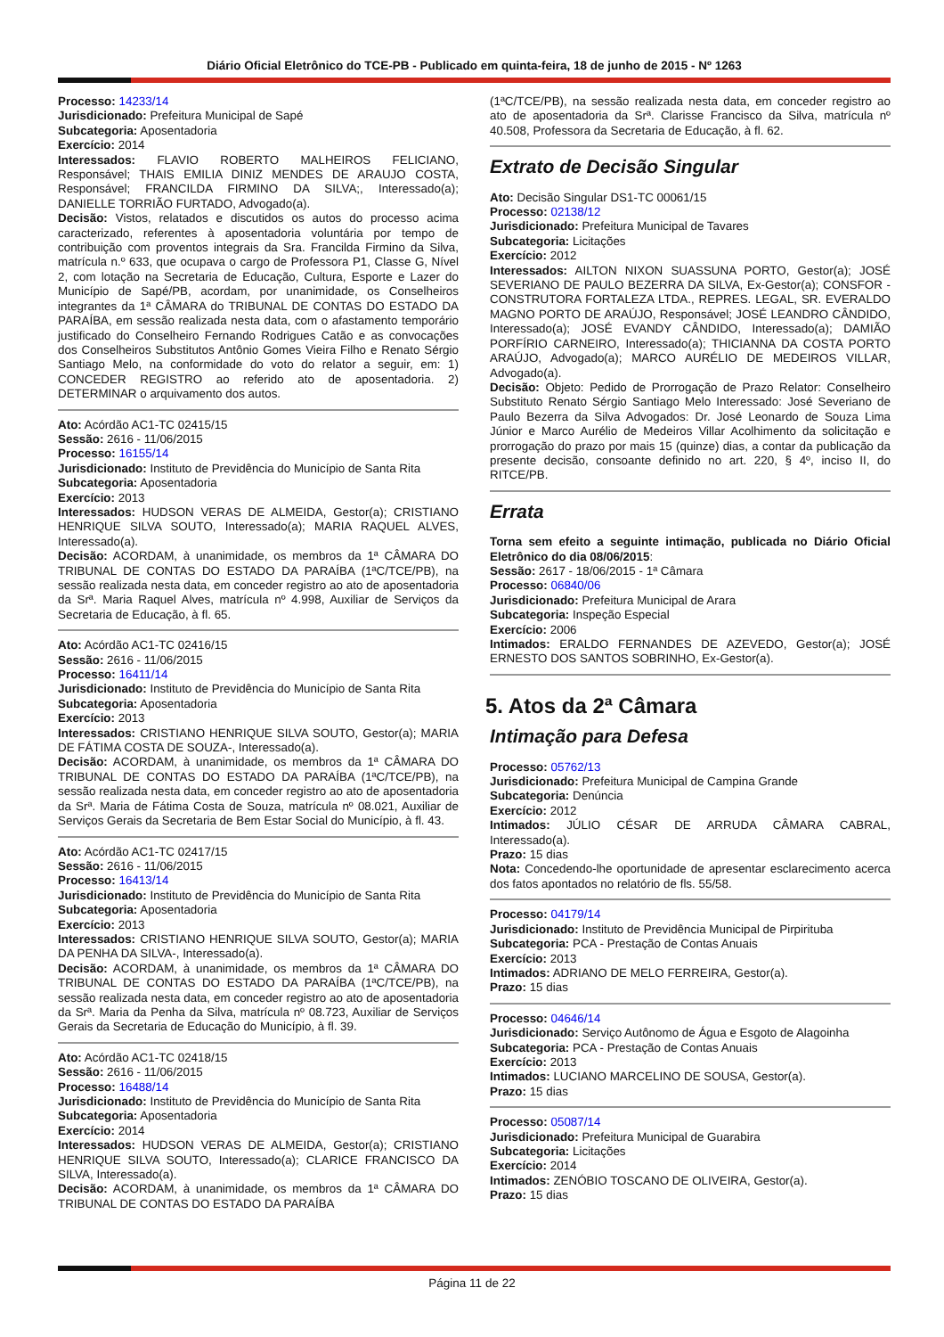Diário Oficial Eletrônico do TCE-PB - Publicado em quinta-feira, 18 de junho de 2015 - Nº 1263
Processo: 14233/14
Jurisdicionado: Prefeitura Municipal de Sapé
Subcategoria: Aposentadoria
Exercício: 2014
Interessados: FLAVIO ROBERTO MALHEIROS FELICIANO, Responsável; THAIS EMILIA DINIZ MENDES DE ARAUJO COSTA, Responsável; FRANCILDA FIRMINO DA SILVA;, Interessado(a); DANIELLE TORRIÃO FURTADO, Advogado(a).
Decisão: Vistos, relatados e discutidos os autos do processo acima caracterizado, referentes à aposentadoria voluntária por tempo de contribuição com proventos integrais da Sra. Francilda Firmino da Silva, matrícula n.º 633, que ocupava o cargo de Professora P1, Classe G, Nível 2, com lotação na Secretaria de Educação, Cultura, Esporte e Lazer do Município de Sapé/PB, acordam, por unanimidade, os Conselheiros integrantes da 1ª CÂMARA do TRIBUNAL DE CONTAS DO ESTADO DA PARAÍBA, em sessão realizada nesta data, com o afastamento temporário justificado do Conselheiro Fernando Rodrigues Catão e as convocações dos Conselheiros Substitutos Antônio Gomes Vieira Filho e Renato Sérgio Santiago Melo, na conformidade do voto do relator a seguir, em: 1) CONCEDER REGISTRO ao referido ato de aposentadoria. 2) DETERMINAR o arquivamento dos autos.
Ato: Acórdão AC1-TC 02415/15
Sessão: 2616 - 11/06/2015
Processo: 16155/14
Jurisdicionado: Instituto de Previdência do Município de Santa Rita
Subcategoria: Aposentadoria
Exercício: 2013
Interessados: HUDSON VERAS DE ALMEIDA, Gestor(a); CRISTIANO HENRIQUE SILVA SOUTO, Interessado(a); MARIA RAQUEL ALVES, Interessado(a).
Decisão: ACORDAM, à unanimidade, os membros da 1ª CÂMARA DO TRIBUNAL DE CONTAS DO ESTADO DA PARAÍBA (1ªC/TCE/PB), na sessão realizada nesta data, em conceder registro ao ato de aposentadoria da Srª. Maria Raquel Alves, matrícula nº 4.998, Auxiliar de Serviços da Secretaria de Educação, à fl. 65.
Ato: Acórdão AC1-TC 02416/15
Sessão: 2616 - 11/06/2015
Processo: 16411/14
Jurisdicionado: Instituto de Previdência do Município de Santa Rita
Subcategoria: Aposentadoria
Exercício: 2013
Interessados: CRISTIANO HENRIQUE SILVA SOUTO, Gestor(a); MARIA DE FÁTIMA COSTA DE SOUZA-, Interessado(a).
Decisão: ACORDAM, à unanimidade, os membros da 1ª CÂMARA DO TRIBUNAL DE CONTAS DO ESTADO DA PARAÍBA (1ªC/TCE/PB), na sessão realizada nesta data, em conceder registro ao ato de aposentadoria da Srª. Maria de Fátima Costa de Souza, matrícula nº 08.021, Auxiliar de Serviços Gerais da Secretaria de Bem Estar Social do Município, à fl. 43.
Ato: Acórdão AC1-TC 02417/15
Sessão: 2616 - 11/06/2015
Processo: 16413/14
Jurisdicionado: Instituto de Previdência do Município de Santa Rita
Subcategoria: Aposentadoria
Exercício: 2013
Interessados: CRISTIANO HENRIQUE SILVA SOUTO, Gestor(a); MARIA DA PENHA DA SILVA-, Interessado(a).
Decisão: ACORDAM, à unanimidade, os membros da 1ª CÂMARA DO TRIBUNAL DE CONTAS DO ESTADO DA PARAÍBA (1ªC/TCE/PB), na sessão realizada nesta data, em conceder registro ao ato de aposentadoria da Srª. Maria da Penha da Silva, matrícula nº 08.723, Auxiliar de Serviços Gerais da Secretaria de Educação do Município, à fl. 39.
Ato: Acórdão AC1-TC 02418/15
Sessão: 2616 - 11/06/2015
Processo: 16488/14
Jurisdicionado: Instituto de Previdência do Município de Santa Rita
Subcategoria: Aposentadoria
Exercício: 2014
Interessados: HUDSON VERAS DE ALMEIDA, Gestor(a); CRISTIANO HENRIQUE SILVA SOUTO, Interessado(a); CLARICE FRANCISCO DA SILVA, Interessado(a).
Decisão: ACORDAM, à unanimidade, os membros da 1ª CÂMARA DO TRIBUNAL DE CONTAS DO ESTADO DA PARAÍBA
(1ªC/TCE/PB), na sessão realizada nesta data, em conceder registro ao ato de aposentadoria da Srª. Clarisse Francisco da Silva, matrícula nº 40.508, Professora da Secretaria de Educação, à fl. 62.
Extrato de Decisão Singular
Ato: Decisão Singular DS1-TC 00061/15
Processo: 02138/12
Jurisdicionado: Prefeitura Municipal de Tavares
Subcategoria: Licitações
Exercício: 2012
Interessados: AILTON NIXON SUASSUNA PORTO, Gestor(a); JOSÉ SEVERIANO DE PAULO BEZERRA DA SILVA, Ex-Gestor(a); CONSFOR - CONSTRUTORA FORTALEZA LTDA., REPRES. LEGAL, SR. EVERALDO MAGNO PORTO DE ARAÚJO, Responsável; JOSÉ LEANDRO CÂNDIDO, Interessado(a); JOSÉ EVANDY CÂNDIDO, Interessado(a); DAMIÃO PORFÍRIO CARNEIRO, Interessado(a); THICIANNA DA COSTA PORTO ARAÚJO, Advogado(a); MARCO AURÉLIO DE MEDEIROS VILLAR, Advogado(a).
Decisão: Objeto: Pedido de Prorrogação de Prazo Relator: Conselheiro Substituto Renato Sérgio Santiago Melo Interessado: José Severiano de Paulo Bezerra da Silva Advogados: Dr. José Leonardo de Souza Lima Júnior e Marco Aurélio de Medeiros Villar Acolhimento da solicitação e prorrogação do prazo por mais 15 (quinze) dias, a contar da publicação da presente decisão, consoante definido no art. 220, § 4º, inciso II, do RITCE/PB.
Errata
Torna sem efeito a seguinte intimação, publicada no Diário Oficial Eletrônico do dia 08/06/2015:
Sessão: 2617 - 18/06/2015 - 1ª Câmara
Processo: 06840/06
Jurisdicionado: Prefeitura Municipal de Arara
Subcategoria: Inspeção Especial
Exercício: 2006
Intimados: ERALDO FERNANDES DE AZEVEDO, Gestor(a); JOSÉ ERNESTO DOS SANTOS SOBRINHO, Ex-Gestor(a).
5. Atos da 2ª Câmara
Intimação para Defesa
Processo: 05762/13
Jurisdicionado: Prefeitura Municipal de Campina Grande
Subcategoria: Denúncia
Exercício: 2012
Intimados: JÚLIO CÉSAR DE ARRUDA CÂMARA CABRAL, Interessado(a).
Prazo: 15 dias
Nota: Concedendo-lhe oportunidade de apresentar esclarecimento acerca dos fatos apontados no relatório de fls. 55/58.
Processo: 04179/14
Jurisdicionado: Instituto de Previdência Municipal de Pirpirituba
Subcategoria: PCA - Prestação de Contas Anuais
Exercício: 2013
Intimados: ADRIANO DE MELO FERREIRA, Gestor(a).
Prazo: 15 dias
Processo: 04646/14
Jurisdicionado: Serviço Autônomo de Água e Esgoto de Alagoinha
Subcategoria: PCA - Prestação de Contas Anuais
Exercício: 2013
Intimados: LUCIANO MARCELINO DE SOUSA, Gestor(a).
Prazo: 15 dias
Processo: 05087/14
Jurisdicionado: Prefeitura Municipal de Guarabira
Subcategoria: Licitações
Exercício: 2014
Intimados: ZENÓBIO TOSCANO DE OLIVEIRA, Gestor(a).
Prazo: 15 dias
Página 11 de 22